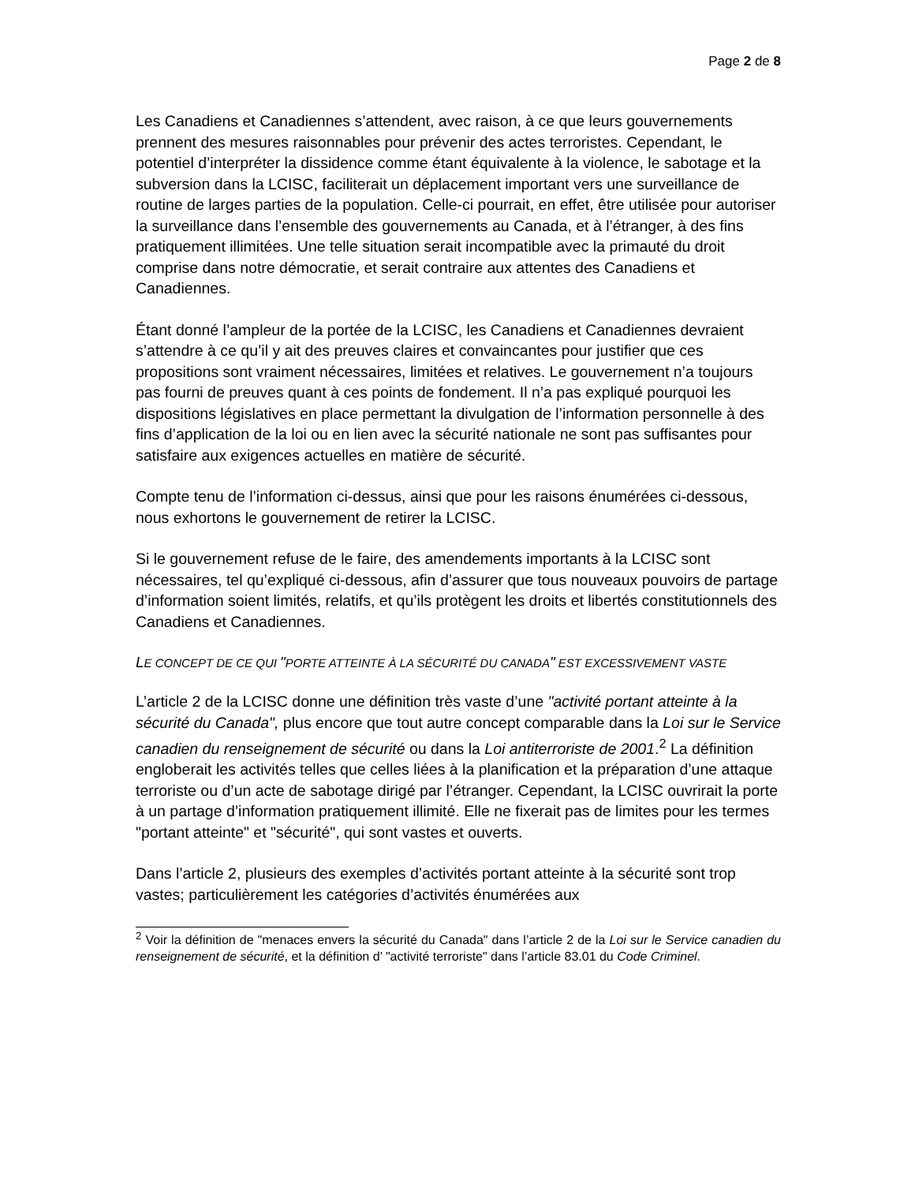Page 2 de 8
Les Canadiens et Canadiennes s’attendent, avec raison, à ce que leurs gouvernements prennent des mesures raisonnables pour prévenir des actes terroristes. Cependant, le potentiel d’interpréter la dissidence comme étant équivalente à la violence, le sabotage et la subversion dans la LCISC, faciliterait un déplacement important vers une surveillance de routine de larges parties de la population. Celle-ci pourrait, en effet, être utilisée pour autoriser la surveillance dans l’ensemble des gouvernements au Canada, et à l’étranger, à des fins pratiquement illimitées. Une telle situation serait incompatible avec la primauté du droit comprise dans notre démocratie, et serait contraire aux attentes des Canadiens et Canadiennes.
Étant donné l’ampleur de la portée de la LCISC, les Canadiens et Canadiennes devraient s’attendre à ce qu’il y ait des preuves claires et convaincantes pour justifier que ces propositions sont vraiment nécessaires, limitées et relatives. Le gouvernement n’a toujours pas fourni de preuves quant à ces points de fondement. Il n’a pas expliqué pourquoi les dispositions législatives en place permettant la divulgation de l’information personnelle à des fins d’application de la loi ou en lien avec la sécurité nationale ne sont pas suffisantes pour satisfaire aux exigences actuelles en matière de sécurité.
Compte tenu de l’information ci-dessus, ainsi que pour les raisons énumérées ci-dessous, nous exhortons le gouvernement de retirer la LCISC.
Si le gouvernement refuse de le faire, des amendements importants à la LCISC sont nécessaires, tel qu’expliqué ci-dessous, afin d’assurer que tous nouveaux pouvoirs de partage d’information soient limités, relatifs, et qu’ils protègent les droits et libertés constitutionnels des Canadiens et Canadiennes.
LE CONCEPT DE CE QUI "PORTE ATTEINTE À LA SÉCURITÉ DU CANADA" EST EXCESSIVEMENT VASTE
L’article 2 de la LCISC donne une définition très vaste d’une "activité portant atteinte à la sécurité du Canada", plus encore que tout autre concept comparable dans la Loi sur le Service canadien du renseignement de sécurité ou dans la Loi antiterroriste de 2001.<sup>2</sup> La définition engloberait les activités telles que celles liées à la planification et la préparation d’une attaque terroriste ou d’un acte de sabotage dirigé par l’étranger. Cependant, la LCISC ouvrirait la porte à un partage d’information pratiquement illimité. Elle ne fixerait pas de limites pour les termes "portant atteinte" et "sécurité", qui sont vastes et ouverts.
Dans l’article 2, plusieurs des exemples d’activités portant atteinte à la sécurité sont trop vastes; particulièrement les catégories d’activités énumérées aux
<sup>2</sup> Voir la définition de "menaces envers la sécurité du Canada" dans l’article 2 de la Loi sur le Service canadien du renseignement de sécurité, et la définition d’ "activité terroriste" dans l’article 83.01 du Code Criminel.